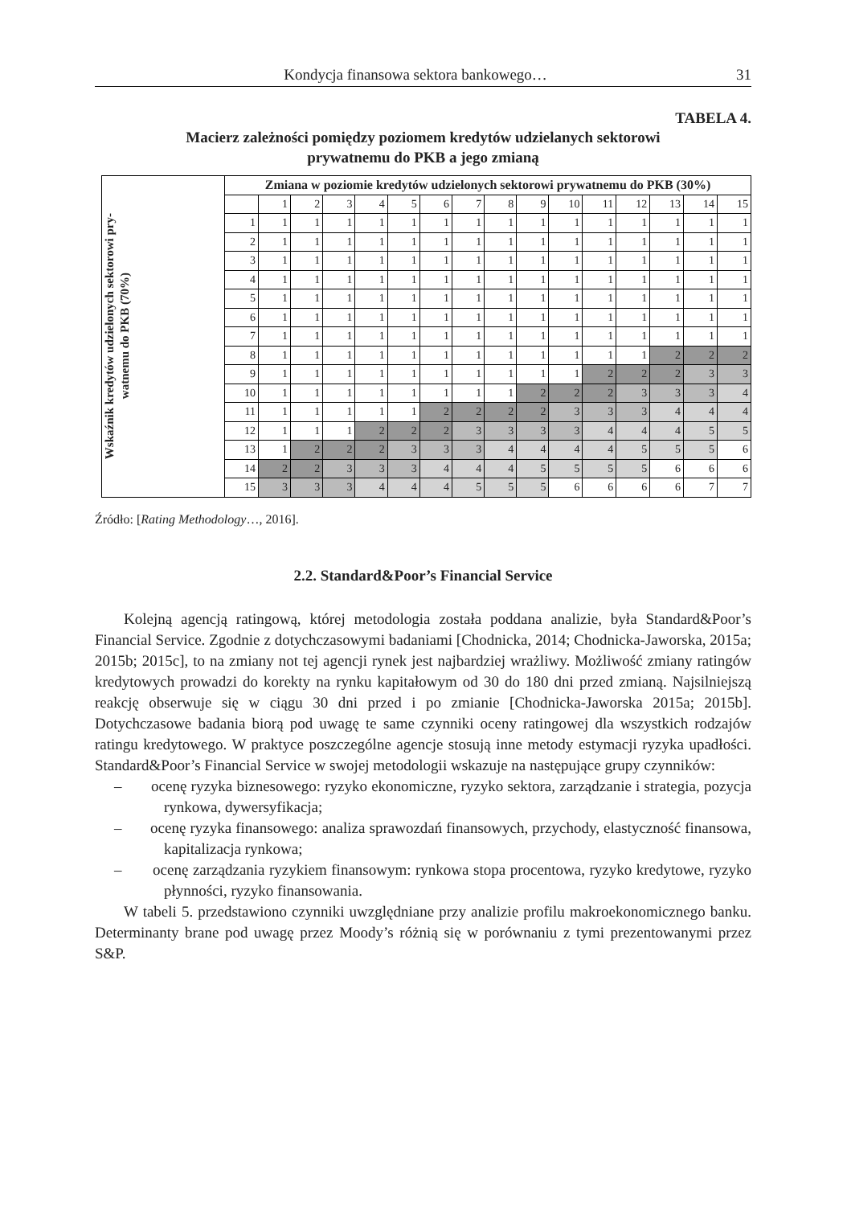Kondycja finansowa sektora bankowego… 31
TABELA 4.
Macierz zależności pomiędzy poziomem kredytów udzielanych sektorowi
prywatnemu do PKB a jego zmianą
| Wskaźnik kredytów udzielonych sektorowi pry- watnemu do PKB (70%) | Zmiana w poziomie kredytów udzielonych sektorowi prywatnemu do PKB (30%) | | | | | | | | | | | | | | | |
| | | 1 | 2 | 3 | 4 | 5 | 6 | 7 | 8 | 9 | 10 | 11 | 12 | 13 | 14 | 15 |
| | 1 | 1 | 1 | 1 | 1 | 1 | 1 | 1 | 1 | 1 | 1 | 1 | 1 | 1 | 1 | 1 |
| | 2 | 1 | 1 | 1 | 1 | 1 | 1 | 1 | 1 | 1 | 1 | 1 | 1 | 1 | 1 | 1 |
| | 3 | 1 | 1 | 1 | 1 | 1 | 1 | 1 | 1 | 1 | 1 | 1 | 1 | 1 | 1 | 1 |
| | 4 | 1 | 1 | 1 | 1 | 1 | 1 | 1 | 1 | 1 | 1 | 1 | 1 | 1 | 1 | 1 |
| | 5 | 1 | 1 | 1 | 1 | 1 | 1 | 1 | 1 | 1 | 1 | 1 | 1 | 1 | 1 | 1 |
| | 6 | 1 | 1 | 1 | 1 | 1 | 1 | 1 | 1 | 1 | 1 | 1 | 1 | 1 | 1 | 1 |
| | 7 | 1 | 1 | 1 | 1 | 1 | 1 | 1 | 1 | 1 | 1 | 1 | 1 | 1 | 1 | 1 |
| | 8 | 1 | 1 | 1 | 1 | 1 | 1 | 1 | 1 | 1 | 1 | 1 | 1 | 2 | 2 | 2 |
| | 9 | 1 | 1 | 1 | 1 | 1 | 1 | 1 | 1 | 1 | 1 | 2 | 2 | 2 | 3 | 3 |
| | 10 | 1 | 1 | 1 | 1 | 1 | 1 | 1 | 1 | 2 | 2 | 2 | 3 | 3 | 3 | 4 |
| | 11 | 1 | 1 | 1 | 1 | 1 | 2 | 2 | 2 | 2 | 3 | 3 | 3 | 4 | 4 | 4 |
| | 12 | 1 | 1 | 1 | 2 | 2 | 2 | 3 | 3 | 3 | 3 | 4 | 4 | 4 | 5 | 5 |
| | 13 | 1 | 2 | 2 | 2 | 3 | 3 | 3 | 4 | 4 | 4 | 4 | 5 | 5 | 5 | 6 |
| | 14 | 2 | 2 | 3 | 3 | 3 | 4 | 4 | 4 | 5 | 5 | 5 | 5 | 6 | 6 | 6 |
| | 15 | 3 | 3 | 3 | 4 | 4 | 4 | 5 | 5 | 5 | 6 | 6 | 6 | 6 | 7 | 7 |
Źródło: [Rating Methodology…, 2016].
2.2. Standard&Poor’s Financial Service
Kolejną agencją ratingową, której metodologia została poddana analizie, była Standard&Poor’s Financial Service. Zgodnie z dotychczasowymi badaniami [Chodnicka, 2014; Chodnicka-Jaworska, 2015a; 2015b; 2015c], to na zmiany not tej agencji rynek jest najbardziej wrażliwy. Możliwość zmiany ratingów kredytowych prowadzi do korekty na rynku kapitałowym od 30 do 180 dni przed zmianą. Najsilniejszą reakcję obserwuje się w ciągu 30 dni przed i po zmianie [Chodnicka-Jaworska 2015a; 2015b]. Dotychczasowe badania biorą pod uwagę te same czynniki oceny ratingowej dla wszystkich rodzajów ratingu kredytowego. W praktyce poszczególne agencje stosują inne metody estymacji ryzyka upadłości. Standard&Poor’s Financial Service w swojej metodologii wskazuje na następujące grupy czynników:
– ocenę ryzyka biznesowego: ryzyko ekonomiczne, ryzyko sektora, zarządzanie i strategia, pozycja rynkowa, dywersyfikacja;
– ocenę ryzyka finansowego: analiza sprawozdań finansowych, przychody, elastyczność finansowa, kapitalizacja rynkowa;
– ocenę zarządzania ryzykiem finansowym: rynkowa stopa procentowa, ryzyko kredytowe, ryzyko płynności, ryzyko finansowania.
W tabeli 5. przedstawiono czynniki uwzględniane przy analizie profilu makroekonomicznego banku. Determinanty brane pod uwagę przez Moody’s różnią się w porównaniu z tymi prezentowanymi przez S&P.